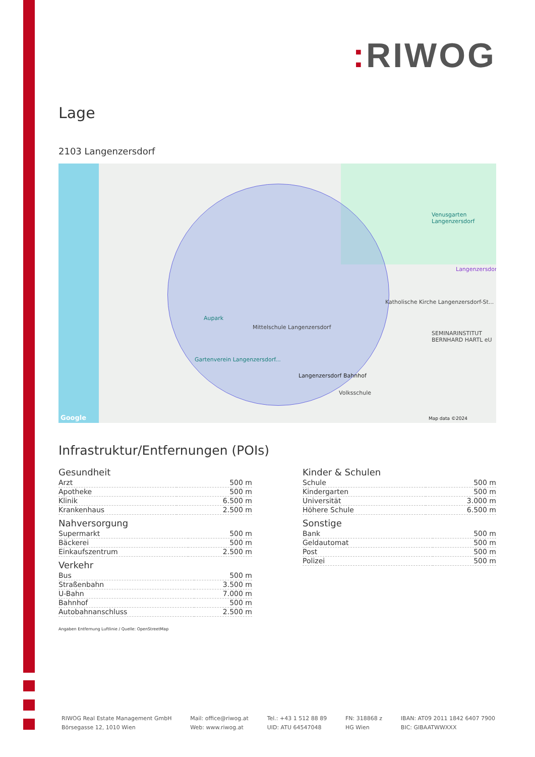: RIWOG
Lage
2103 Langenzersdorf
Aupark
Mittelschule Langenzersdorf
Langenzersdorf Bahnhof
Volksschule
Venusgarten Langenzersdorf
Langenzersdorf
Katholische Kirche Langenzersdorf-St...
SEMINARINSTITUT BERNHARD HARTL eU
Gartenverein Langenzersdorf...
Map data ©2024 Google
Infrastruktur/Entfernungen (POIs)
Gesundheit
| Arzt | 500 m |
| Apotheke | 500 m |
| Klinik | 6.500 m |
| Krankenhaus | 2.500 m |
Nahversorgung
| Supermarkt | 500 m |
| Bäckerei | 500 m |
| Einkaufszentrum | 2.500 m |
Verkehr
| Bus | 500 m |
| Straßenbahn | 3.500 m |
| U-Bahn | 7.000 m |
| Bahnhof | 500 m |
| Autobahnanschluss | 2.500 m |
Kinder & Schulen
| Schule | 500 m |
| Kindergarten | 500 m |
| Universität | 3.000 m |
| Höhere Schule | 6.500 m |
Sonstige
| Bank | 500 m |
| Geldautomat | 500 m |
| Post | 500 m |
| Polizei | 500 m |
Angaben Entfernung Luftlinie / Quelle: OpenStreetMap
RIWOG Real Estate Management GmbH
Börsegasse 12, 1010 Wien
Mail: office@riwog.at
Web: www.riwog.at
Tel.: +43 1 512 88 89
UID: ATU 64547048
FN: 318868 z
HG Wien
IBAN: AT09 2011 1842 6407 7900
BIC: GIBAATWWXXX